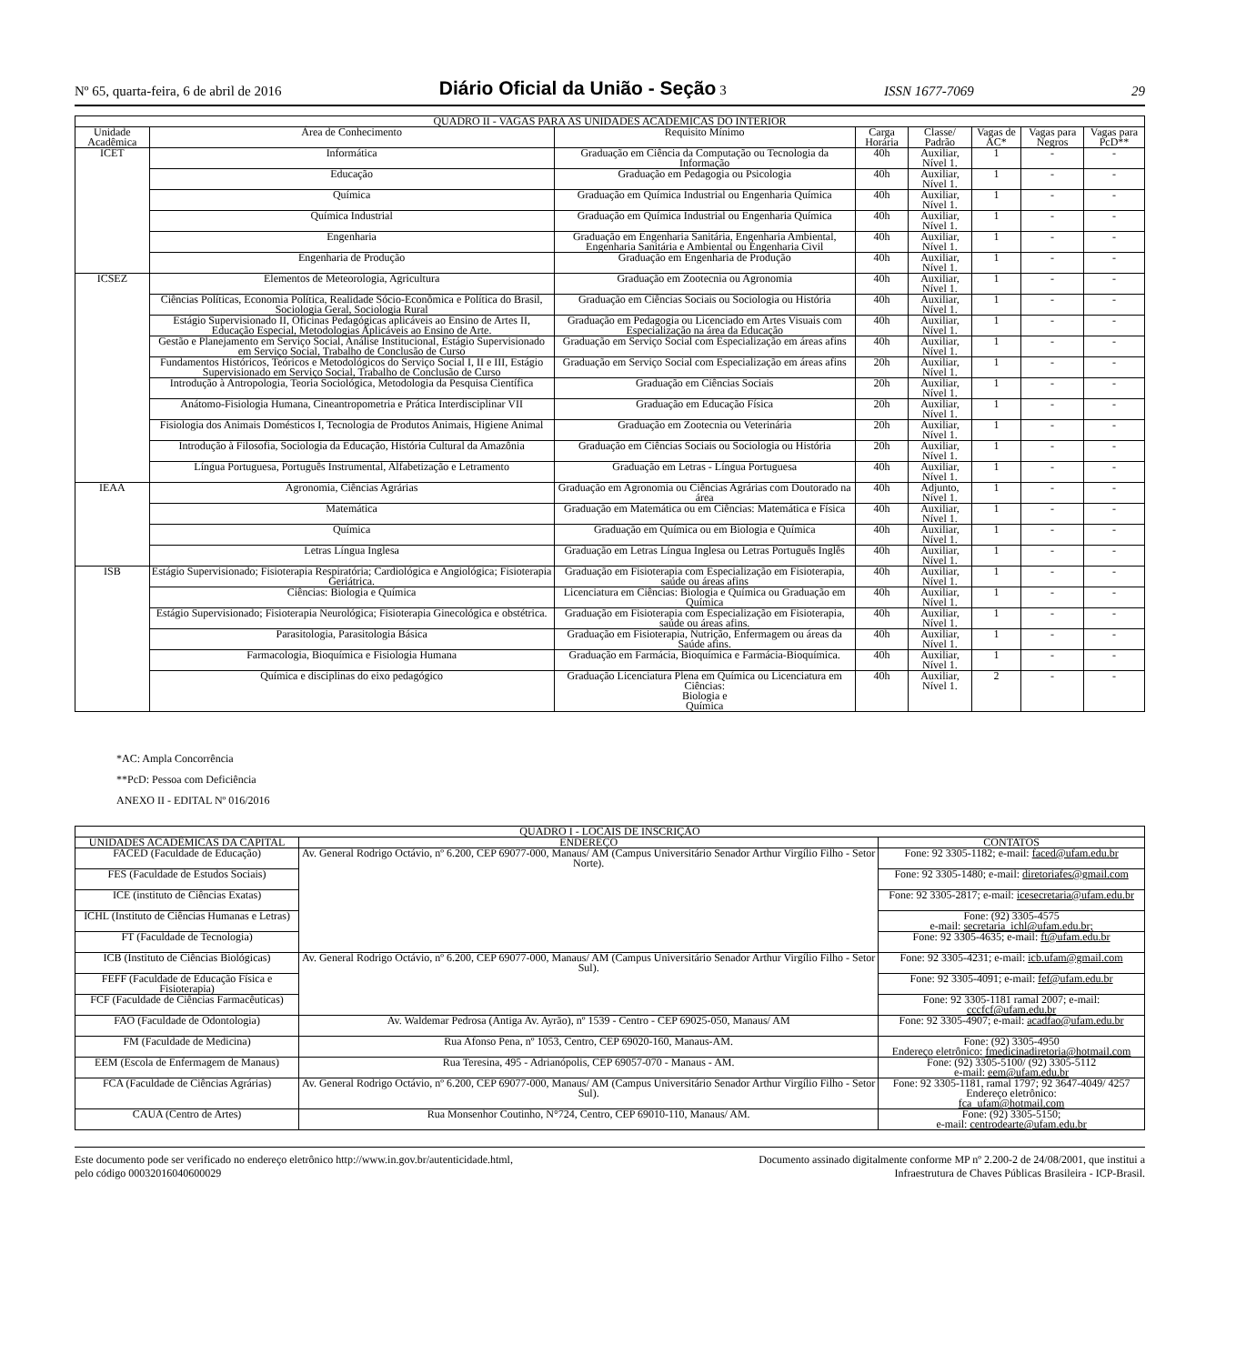Nº 65, quarta-feira, 6 de abril de 2016 Diário Oficial da União - Seção 3 ISSN 1677-7069 29
| QUADRO II - VAGAS PARA AS UNIDADES ACADEMICAS DO INTERIOR | | | | | | | |
| --- | --- | --- | --- | --- | --- | --- | --- |
| Unidade Acadêmica | Área de Conhecimento | Requisito Mínimo | Carga Horária | Classe/ Padrão | Vagas de AC* | Vagas para Negros | Vagas para PcD** |
| ICET | Informática | Graduação em Ciência da Computação ou Tecnologia da Informação | 40h | Auxiliar, Nível 1. | 1 | - | - |
| | Educação | Graduação em Pedagogia ou Psicologia | 40h | Auxiliar, Nível 1. | 1 | - | - |
| | Química | Graduação em Química Industrial ou Engenharia Química | 40h | Auxiliar, Nível 1. | 1 | - | - |
| | Química Industrial | Graduação em Química Industrial ou Engenharia Química | 40h | Auxiliar, Nível 1. | 1 | - | - |
| | Engenharia | Graduação em Engenharia Sanitária, Engenharia Ambiental, Engenharia Sanitária e Ambiental ou Engenharia Civil | 40h | Auxiliar, Nível 1. | 1 | - | - |
| | Engenharia de Produção | Graduação em Engenharia de Produção | 40h | Auxiliar, Nível 1. | 1 | - | - |
| ICSEZ | Elementos de Meteorologia, Agricultura | Graduação em Zootecnia ou Agronomia | 40h | Auxiliar, Nível 1. | 1 | - | - |
| | Ciências Políticas, Economia Política, Realidade Sócio-Econômica e Política do Brasil, Sociologia Geral, Sociologia Rural | Graduação em Ciências Sociais ou Sociologia ou História | 40h | Auxiliar, Nível 1. | 1 | - | - |
| | Estágio Supervisionado II, Oficinas Pedagógicas aplicáveis ao Ensino de Artes II, Educação Especial, Metodologias Aplicáveis ao Ensino de Arte. | Graduação em Pedagogia ou Licenciado em Artes Visuais com Especialização na área da Educação | 40h | Auxiliar, Nível 1. | 1 | - | - |
| | Gestão e Planejamento em Serviço Social, Análise Institucional, Estágio Supervisionado em Serviço Social, Trabalho de Conclusão de Curso | Graduação em Serviço Social com Especialização em áreas afins | 40h | Auxiliar, Nível 1. | 1 | - | - |
| | Fundamentos Históricos, Teóricos e Metodológicos do Serviço Social I, II e III, Estágio Supervisionado em Serviço Social, Trabalho de Conclusão de Curso | Graduação em Serviço Social com Especialização em áreas afins | 20h | Auxiliar, Nível 1. | 1 | - | - |
| | Introdução à Antropologia, Teoria Sociológica, Metodologia da Pesquisa Científica | Graduação em Ciências Sociais | 20h | Auxiliar, Nível 1. | 1 | - | - |
| | Anátomo-Fisiologia Humana, Cineantropometria e Prática Interdisciplinar VII | Graduação em Educação Física | 20h | Auxiliar, Nível 1. | 1 | - | - |
| | Fisiologia dos Animais Domésticos I, Tecnologia de Produtos Animais, Higiene Animal | Graduação em Zootecnia ou Veterinária | 20h | Auxiliar, Nível 1. | 1 | - | - |
| | Introdução à Filosofia, Sociologia da Educação, História Cultural da Amazônia | Graduação em Ciências Sociais ou Sociologia ou História | 20h | Auxiliar, Nível 1. | 1 | - | - |
| | Língua Portuguesa, Português Instrumental, Alfabetização e Letramento | Graduação em Letras - Língua Portuguesa | 40h | Auxiliar, Nível 1. | 1 | - | - |
| IEAA | Agronomia, Ciências Agrárias | Graduação em Agronomia ou Ciências Agrárias com Doutorado na área | 40h | Adjunto, Nível 1. | 1 | - | - |
| | Matemática | Graduação em Matemática ou em Ciências: Matemática e Física | 40h | Auxiliar, Nível 1. | 1 | - | - |
| | Química | Graduação em Química ou em Biologia e Química | 40h | Auxiliar, Nível 1. | 1 | - | - |
| | Letras Língua Inglesa | Graduação em Letras Língua Inglesa ou Letras Português Inglês | 40h | Auxiliar, Nível 1. | 1 | - | - |
| ISB | Estágio Supervisionado; Fisioterapia Respiratória; Cardiológica e Angiológica; Fisioterapia Geriátrica. | Graduação em Fisioterapia com Especialização em Fisioterapia, saúde ou áreas afins | 40h | Auxiliar, Nível 1. | 1 | - | - |
| | Ciências: Biologia e Química | Licenciatura em Ciências: Biologia e Química ou Graduação em Química | 40h | Auxiliar, Nível 1. | 1 | - | - |
| | Estágio Supervisionado; Fisioterapia Neurológica; Fisioterapia Ginecológica e obstétrica. | Graduação em Fisioterapia com Especialização em Fisioterapia, saúde ou áreas afins. | 40h | Auxiliar, Nível 1. | 1 | - | - |
| | Parasitologia, Parasitologia Básica | Graduação em Fisioterapia, Nutrição, Enfermagem ou áreas da Saúde afins. | 40h | Auxiliar, Nível 1. | 1 | - | - |
| | Farmacologia, Bioquímica e Fisiologia Humana | Graduação em Farmácia, Bioquímica e Farmácia-Bioquímica. | 40h | Auxiliar, Nível 1. | 1 | - | - |
| | Química e disciplinas do eixo pedagógico | Graduação Licenciatura Plena em Química ou Licenciatura em Ciências: Biologia e Química | 40h | Auxiliar, Nível 1. | 2 | - | - |
*AC: Ampla Concorrência
**PcD: Pessoa com Deficiência
ANEXO II - EDITAL Nº 016/2016
| QUADRO I - LOCAIS DE INSCRIÇÃO | | |
| --- | --- | --- |
| UNIDADES ACADÊMICAS DA CAPITAL | ENDEREÇO | CONTATOS |
| FACED (Faculdade de Educação) | Av. General Rodrigo Octávio, nº 6.200, CEP 69077-000, Manaus/ AM (Campus Universitário Senador Arthur Virgílio Filho - Setor Norte). | Fone: 92 3305-1182; e-mail: faced@ufam.edu.br |
| FES (Faculdade de Estudos Sociais) | | Fone: 92 3305-1480; e-mail: diretoriafes@gmail.com |
| ICE (instituto de Ciências Exatas) | | Fone: 92 3305-2817; e-mail: icesecretaria@ufam.edu.br |
| ICHL (Instituto de Ciências Humanas e Letras) | | Fone: (92) 3305-4575 e-mail: secretaria_ichl@ufam.edu.br; |
| FT (Faculdade de Tecnologia) | | Fone: 92 3305-4635; e-mail: ft@ufam.edu.br |
| ICB (Instituto de Ciências Biológicas) | Av. General Rodrigo Octávio, nº 6.200, CEP 69077-000, Manaus/ AM (Campus Universitário Senador Arthur Virgílio Filho - Setor Sul). | Fone: 92 3305-4231; e-mail: icb.ufam@gmail.com |
| FEFF (Faculdade de Educação Física e Fisioterapia) | | Fone: 92 3305-4091; e-mail: fef@ufam.edu.br |
| FCF (Faculdade de Ciências Farmacêuticas) | | Fone: 92 3305-1181 ramal 2007; e-mail: cccfcf@ufam.edu.br |
| FAO (Faculdade de Odontologia) | Av. Waldemar Pedrosa (Antiga Av. Ayrão), nº 1539 - Centro - CEP 69025-050, Manaus/ AM | Fone: 92 3305-4907; e-mail: acadfao@ufam.edu.br |
| FM (Faculdade de Medicina) | Rua Afonso Pena, nº 1053, Centro, CEP 69020-160, Manaus-AM. | Fone: (92) 3305-4950 Endereço eletrônico: fmedicinadiretoria@hotmail.com |
| EEM (Escola de Enfermagem de Manaus) | Rua Teresina, 495 - Adrianópolis, CEP 69057-070 - Manaus - AM. | Fone: (92) 3305-5100/ (92) 3305-5112 e-mail: eem@ufam.edu.br |
| FCA (Faculdade de Ciências Agrárias) | Av. General Rodrigo Octávio, nº 6.200, CEP 69077-000, Manaus/ AM (Campus Universitário Senador Arthur Virgílio Filho - Setor Sul). | Fone: 92 3305-1181, ramal 1797; 92 3647-4049/ 4257 Endereço eletrônico: fca_ufam@hotmail.com |
| CAUA (Centro de Artes) | Rua Monsenhor Coutinho, N°724, Centro, CEP 69010-110, Manaus/ AM. | Fone: (92) 3305-5150; e-mail: centrodearte@ufam.edu.br |
Este documento pode ser verificado no endereço eletrônico http://www.in.gov.br/autenticidade.html,
pelo código 00032016040600029
Documento assinado digitalmente conforme MP nº 2.200-2 de 24/08/2001, que institui a
Infraestrutura de Chaves Públicas Brasileira - ICP-Brasil.